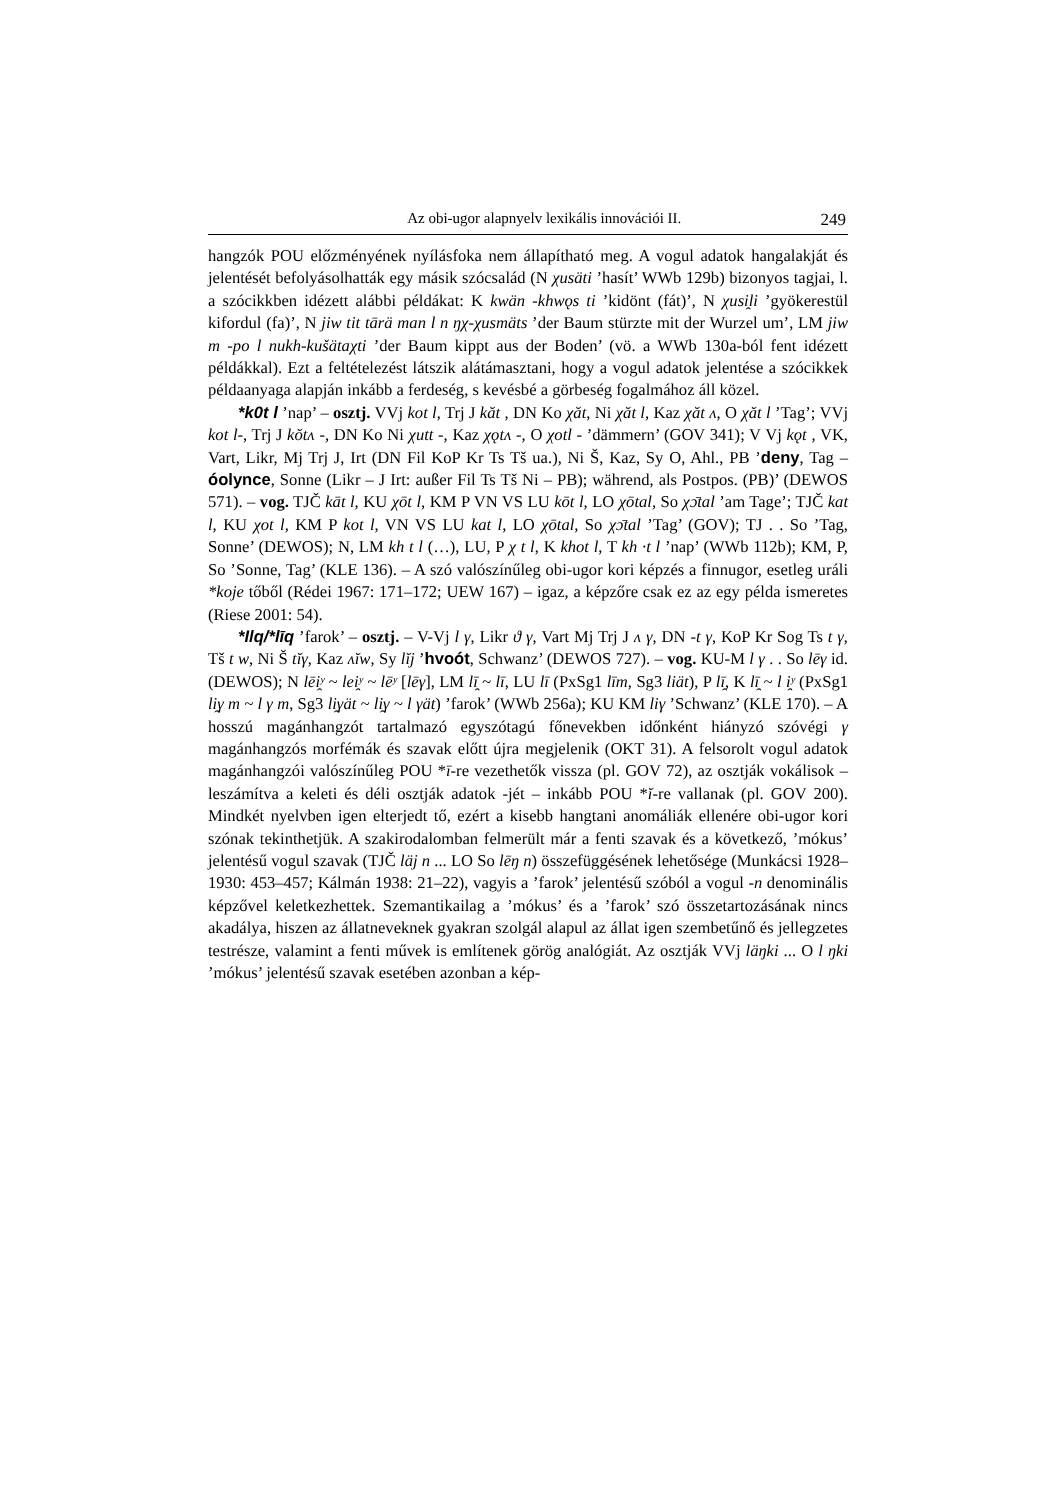Az obi-ugor alapnyelv lexikális innovációi II. 249
hangzók POU előzményének nyílásfoka nem állapítható meg. A vogul adatok hangalakját és jelentését befolyásolhatták egy másik szócsalád (N χusäti ’hasít’ WWb 129b) bizonyos tagjai, l. a szócikkben idézett alábbi példákat: K kwän -khwǫs ti ’kidönt (fát)’, N χusi̯li ’gyökerestül kifordul (fa)’, N jiw tit tārä man l n ŋχ-χusmäts ’der Baum stürzte mit der Wurzel um’, LM jiw m -po l nukh-kušätaχti ’der Baum kippt aus der Boden’ (vö. a WWb 130a-ból fent idézett példákkal). Ezt a feltételezést látszik alátámasztani, hogy a vogul adatok jelentése a szócikkek példaanyaga alapján inkább a ferdeség, s kevésbé a görbeség fogalmához áll közel.
*k0t l ’nap’ – osztj. VVj kot l, Trj J kăt , DN Ko χăt, Ni χăt l, Kaz χăt ʌ, O χăt l ’Tag’; VVj kot l-, Trj J kŏtʌ -, DN Ko Ni χutt -, Kaz χǫtʌ -, O χotl - ’dämmern’ (GOV 341); V Vj kǫt , VK, Vart, Likr, Mj Trj J, Irt (DN Fil KoP Kr Ts Tš ua.), Ni Š, Kaz, Sy O, Ahl., PB ’deny, Tag – óolynce, Sonne (Likr – J Irt: außer Fil Ts Tš Ni – PB); während, als Postpos. (PB)’ (DEWOS 571). – vog. TJČ kāt l, KU χōt l, KM P VN VS LU kōt l, LO χōtal, So χɔ̄tal ’am Tage’; TJČ kat l, KU χot l, KM P kot l, VN VS LU kat l, LO χōtal, So χɔ̄tal ’Tag’ (GOV); TJ . . So ’Tag, Sonne’ (DEWOS); N, LM kh t l (…), LU, P χ t l, K khot l, T kh ·t l ’nap’ (WWb 112b); KM, P, So ’Sonne, Tag’ (KLE 136). – A szó valószínűleg obi-ugor kori képzés a finnugor, esetleg uráli *koje tőből (Rédei 1967: 171–172; UEW 167) – igaz, a képzőre csak ez az egy példa ismeretes (Riese 2001: 54).
*Ilq/*līq ’farok’ – osztj. – V-Vj l γ, Likr ϑ γ, Vart Mj Trj J ʌ γ, DN -t γ, KoP Kr Sog Ts t γ, Tš t w, Ni Š tĭγ, Kaz ʌĭw, Sy lĭj ’hvoót, Schwanz’ (DEWOS 727). – vog. KU-M l γ . . So lēγ id. (DEWOS); N lēi̯ʸ ~ lei̯ʸ ~ lēʸ [lēγ], LM lī̯ ~ lī, LU lī (PxSg1 līm, Sg3 liät), P lī̯, K lī̯ ~ l i̯ʸ (PxSg1 li̯γ m ~ l γ m, Sg3 li̯γät ~ li̯γ ~ l γät) ’farok’ (WWb 256a); KU KM liγ ’Schwanz’ (KLE 170). – A hosszú magánhangzót tartalmazó egyszótagú főnevekben időnként hiányzó szóvégi γ magánhangzós morfémák és szavak előtt újra megjelenik (OKT 31). A felsorolt vogul adatok magánhangzói valószínűleg POU *ī-re vezethetők vissza (pl. GOV 72), az osztják vokálisok – leszámítva a keleti és déli osztják adatok -jét – inkább POU *ĭ-re vallanak (pl. GOV 200). Mindkét nyelvben igen elterjedt tő, ezért a kisebb hangtani anomáliák ellenére obi-ugor kori szónak tekinthetjük. A szakirodalomban felmerült már a fenti szavak és a következő, ’mókus’ jelentésű vogul szavak (TJČ läj n ... LO So lēŋ n) összefüggésének lehetősége (Munkácsi 1928–1930: 453–457; Kálmán 1938: 21–22), vagyis a ’farok’ jelentésű szóból a vogul -n denominális képzővel keletkezhettek. Szemantikailag a ’mókus’ és a ’farok’ szó összetartozásának nincs akadálya, hiszen az állatneveknek gyakran szolgál alapul az állat igen szembetűnő és jellegzetes testrésze, valamint a fenti művek is említenek görög analógiát. Az osztják VVj läŋki ... O l ŋki ’mókus’ jelentésű szavak esetében azonban a kép-